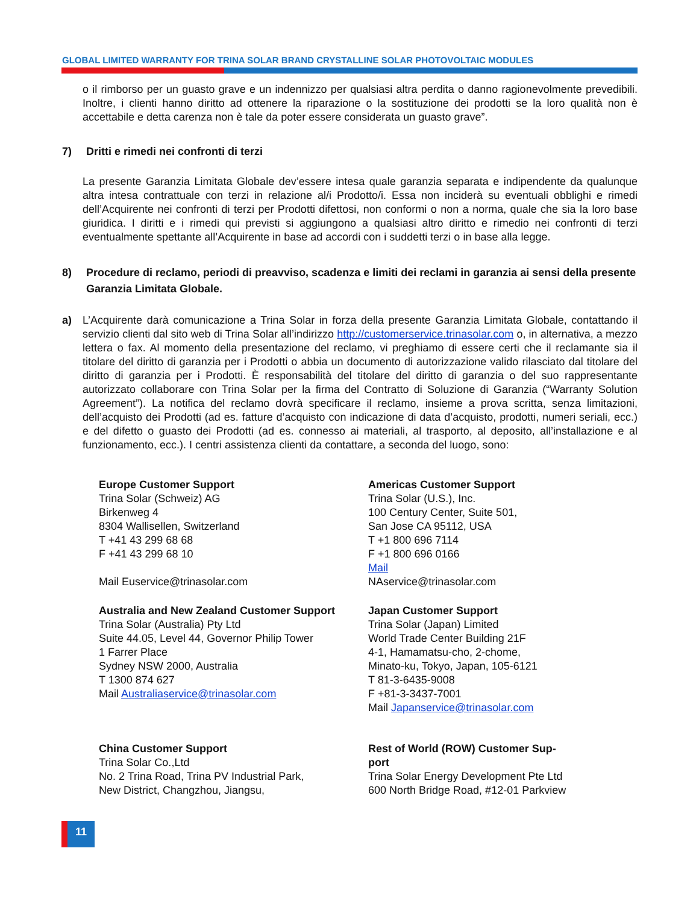GLOBAL LIMITED WARRANTY FOR TRINA SOLAR BRAND CRYSTALLINE SOLAR PHOTOVOLTAIC MODULES
o il rimborso per un guasto grave e un indennizzo per qualsiasi altra perdita o danno ragionevolmente prevedibili. Inoltre, i clienti hanno diritto ad ottenere la riparazione o la sostituzione dei prodotti se la loro qualità non è accettabile e detta carenza non è tale da poter essere considerata un guasto grave”.
7) Dritti e rimedi nei confronti di terzi
La presente Garanzia Limitata Globale dev’essere intesa quale garanzia separata e indipendente da qualunque altra intesa contrattuale con terzi in relazione al/i Prodotto/i. Essa non inciderà su eventuali obblighi e rimedi dell’Acquirente nei confronti di terzi per Prodotti difettosi, non conformi o non a norma, quale che sia la loro base giuridica. I diritti e i rimedi qui previsti si aggiungono a qualsiasi altro diritto e rimedio nei confronti di terzi eventualmente spettante all’Acquirente in base ad accordi con i suddetti terzi o in base alla legge.
8) Procedure di reclamo, periodi di preavviso, scadenza e limiti dei reclami in garanzia ai sensi della presente Garanzia Limitata Globale.
a) L’Acquirente darà comunicazione a Trina Solar in forza della presente Garanzia Limitata Globale, contattando il servizio clienti dal sito web di Trina Solar all’indirizzo http://customerservice.trinasolar.com o, in alternativa, a mezzo lettera o fax. Al momento della presentazione del reclamo, vi preghiamo di essere certi che il reclamante sia il titolare del diritto di garanzia per i Prodotti o abbia un documento di autorizzazione valido rilasciato dal titolare del diritto di garanzia per i Prodotti. È responsabilità del titolare del diritto di garanzia o del suo rappresentante autorizzato collaborare con Trina Solar per la firma del Contratto di Soluzione di Garanzia (“Warranty Solution Agreement”). La notifica del reclamo dovrà specificare il reclamo, insieme a prova scritta, senza limitazioni, dell’acquisto dei Prodotti (ad es. fatture d’acquisto con indicazione di data d’acquisto, prodotti, numeri seriali, ecc.) e del difetto o guasto dei Prodotti (ad es. connesso ai materiali, al trasporto, al deposito, all’installazione e al funzionamento, ecc.). I centri assistenza clienti da contattare, a seconda del luogo, sono:
Europe Customer Support
Trina Solar (Schweiz) AG
Birkenweg 4
8304 Wallisellen, Switzerland
T +41 43 299 68 68
F +41 43 299 68 10
Mail Euservice@trinasolar.com
Americas Customer Support
Trina Solar (U.S.), Inc.
100 Century Center, Suite 501,
San Jose CA 95112, USA
T +1 800 696 7114
F +1 800 696 0166
Mail
NAservice@trinasolar.com
Australia and New Zealand Customer Support
Trina Solar (Australia) Pty Ltd
Suite 44.05, Level 44, Governor Philip Tower
1 Farrer Place
Sydney NSW 2000, Australia
T 1300 874 627
Mail Australiaservice@trinasolar.com
Japan Customer Support
Trina Solar (Japan) Limited
World Trade Center Building 21F
4-1, Hamamatsu-cho, 2-chome,
Minato-ku, Tokyo, Japan, 105-6121
T 81-3-6435-9008
F +81-3-3437-7001
Mail Japanservice@trinasolar.com
China Customer Support
Trina Solar Co.,Ltd
No. 2 Trina Road, Trina PV Industrial Park,
New District, Changzhou, Jiangsu,
Rest of World (ROW) Customer Sup-
port
Trina Solar Energy Development Pte Ltd
600 North Bridge Road, #12-01 Parkview
11